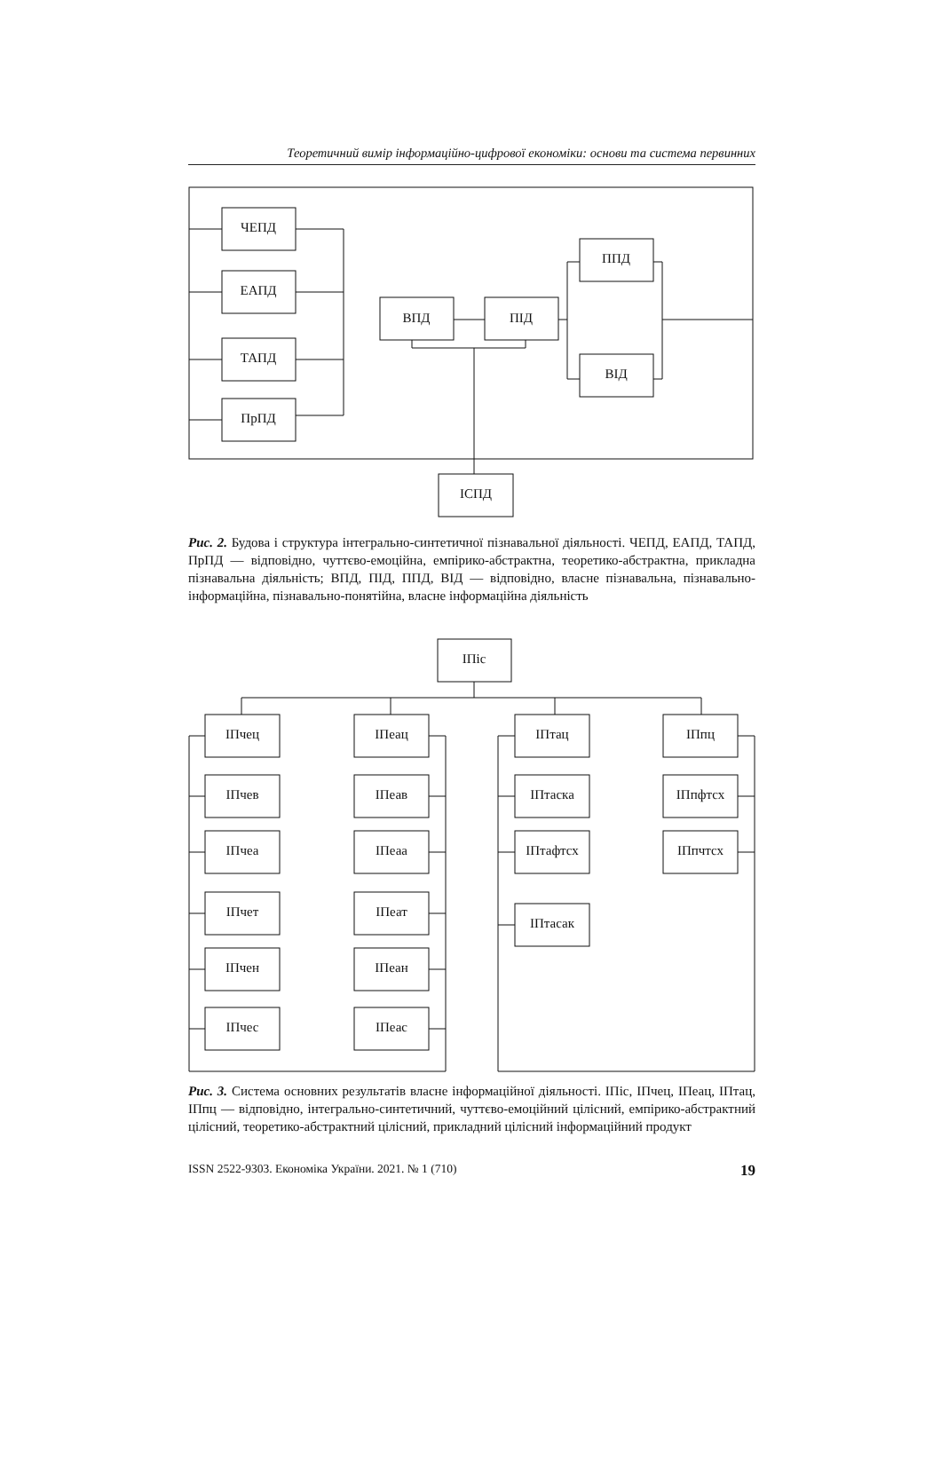Теоретичний вимір інформаційно-цифрової економіки: основи та система первинних
ЧЕПД
ЕАПД
ТАПД
ПрПД
ВПД
ПІД
ППД
ВІД
ІСПД
Рис. 2. Будова і структура інтегрально-синтетичної пізнавальної діяльності. ЧЕПД, ЕАПД, ТАПД, ПрПД — відповідно, чуттєво-емоційна, емпірико-абстрактна, теоретико-абстрактна, прикладна пізнавальна діяльність; ВПД, ПІД, ППД, ВІД — відповідно, власне пізнавальна, пізнавально-інформаційна, пізнавально-понятійна, власне інформаційна діяльність
ІПіс
ІПчец
ІПеац
ІПтац
ІПпц
ІПчев
ІПеав
ІПтаска
ІПпфтсх
ІПчеа
ІПеаа
ІПтафтсх
ІПпчтсх
ІПчет
ІПеат
ІПтасак
ІПчен
ІПеан
ІПчес
ІПеас
Рис. 3. Система основних результатів власне інформаційної діяльності. ІПіс, ІПчец, ІПеац, ІПтац, ІПпц — відповідно, інтегрально-синтетичний, чуттєво-емоційний цілісний, емпірико-абстрактний цілісний, теоретико-абстрактний цілісний, прикладний цілісний інформаційний продукт
ISSN 2522-9303. Економіка України. 2021. № 1 (710) 19